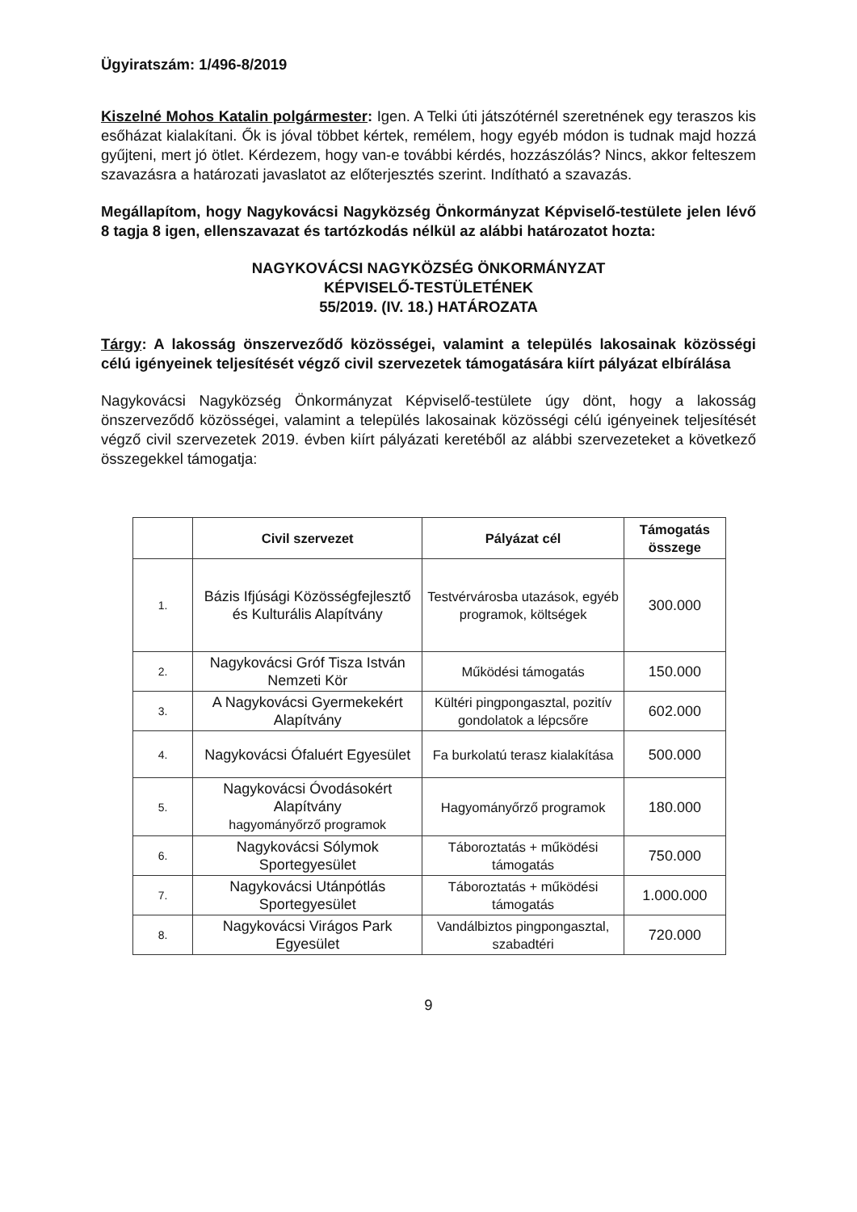Ügyiratszám: 1/496-8/2019
Kiszelné Mohos Katalin polgármester: Igen. A Telki úti játszótérnél szeretnének egy teraszos kis esőházat kialakítani. Ők is jóval többet kértek, remélem, hogy egyéb módon is tudnak majd hozzá gyűjteni, mert jó ötlet. Kérdezem, hogy van-e további kérdés, hozzászólás? Nincs, akkor felteszem szavazásra a határozati javaslatot az előterjesztés szerint. Indítható a szavazás.
Megállapítom, hogy Nagykovácsi Nagyközség Önkormányzat Képviselő-testülete jelen lévő 8 tagja 8 igen, ellenszavazat és tartózkodás nélkül az alábbi határozatot hozta:
NAGYKOVÁCSI NAGYKÖZSÉG ÖNKORMÁNYZAT
KÉPVISELŐ-TESTÜLETÉNEK
55/2019. (IV. 18.) HATÁROZATA
Tárgy: A lakosság önszerveződő közösségei, valamint a település lakosainak közösségi célú igényeinek teljesítését végző civil szervezetek támogatására kiírt pályázat elbírálása
Nagykovácsi Nagyközség Önkormányzat Képviselő-testülete úgy dönt, hogy a lakosság önszerveződő közösségei, valamint a település lakosainak közösségi célú igényeinek teljesítését végző civil szervezetek 2019. évben kiírt pályázati keretéből az alábbi szervezeteket a következő összegekkel támogatja:
| | Civil szervezet | Pályázat cél | Támogatás összege |
| --- | --- | --- | --- |
| 1. | Bázis Ifjúsági Közösségfejlesztő és Kulturális Alapítvány | Testvérvárosba utazások, egyéb programok, költségek | 300.000 |
| 2. | Nagykovácsi Gróf Tisza István Nemzeti Kör | Működési támogatás | 150.000 |
| 3. | A Nagykovácsi Gyermekekért Alapítvány | Kültéri pingpongasztal, pozitív gondolatok a lépcsőre | 602.000 |
| 4. | Nagykovácsi Ófaluért Egyesület | Fa burkolatú terasz kialakítása | 500.000 |
| 5. | Nagykovácsi Óvodásokért Alapítvány hagyományőrző programok | Hagyományőrző programok | 180.000 |
| 6. | Nagykovácsi Sólymok Sportegyesület | Táboroztatás + működési támogatás | 750.000 |
| 7. | Nagykovácsi Utánpótlás Sportegyesület | Táboroztatás + működési támogatás | 1.000.000 |
| 8. | Nagykovácsi Virágos Park Egyesület | Vandálbiztos pingpongasztal, szabadtéri | 720.000 |
9